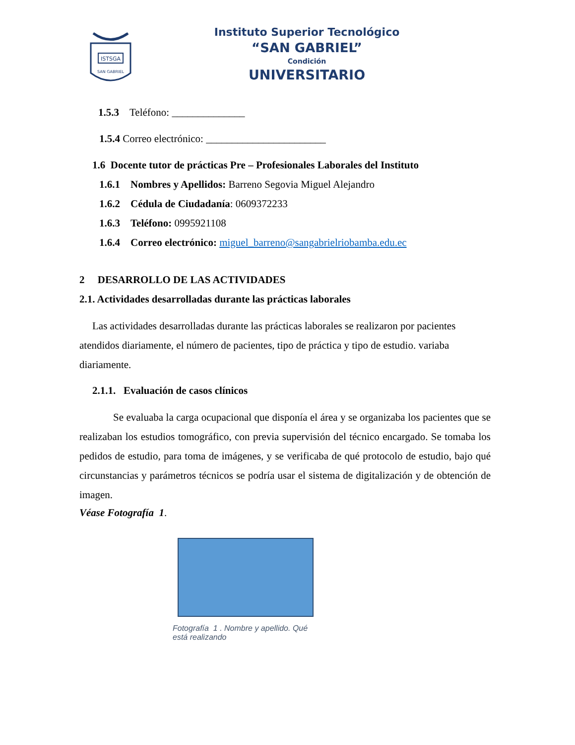ISTSGA
SAN GABRIEL
Instituto Superior Tecnológico
“SAN GABRIEL”
Condición
UNIVERSITARIO
1.5.3 Teléfono: ______________
1.5.4 Correo electrónico: _______________________
1.6 Docente tutor de prácticas Pre – Profesionales Laborales del Instituto
1.6.1 Nombres y Apellidos: Barreno Segovia Miguel Alejandro
1.6.2 Cédula de Ciudadanía: 0609372233
1.6.3 Teléfono: 0995921108
1.6.4 Correo electrónico: miguel_barreno@sangabrielriobamba.edu.ec
2 DESARROLLO DE LAS ACTIVIDADES
2.1. Actividades desarrolladas durante las prácticas laborales
Las actividades desarrolladas durante las prácticas laborales se realizaron por pacientes atendidos diariamente, el número de pacientes, tipo de práctica y tipo de estudio. variaba diariamente.
2.1.1. Evaluación de casos clínicos
Se evaluaba la carga ocupacional que disponía el área y se organizaba los pacientes que se realizaban los estudios tomográfico, con previa supervisión del técnico encargado. Se tomaba los pedidos de estudio, para toma de imágenes, y se verificaba de qué protocolo de estudio, bajo qué circunstancias y parámetros técnicos se podría usar el sistema de digitalización y de obtención de imagen.
Véase Fotografía 1.
Fotografía 1 . Nombre y apellido. Qué está realizando